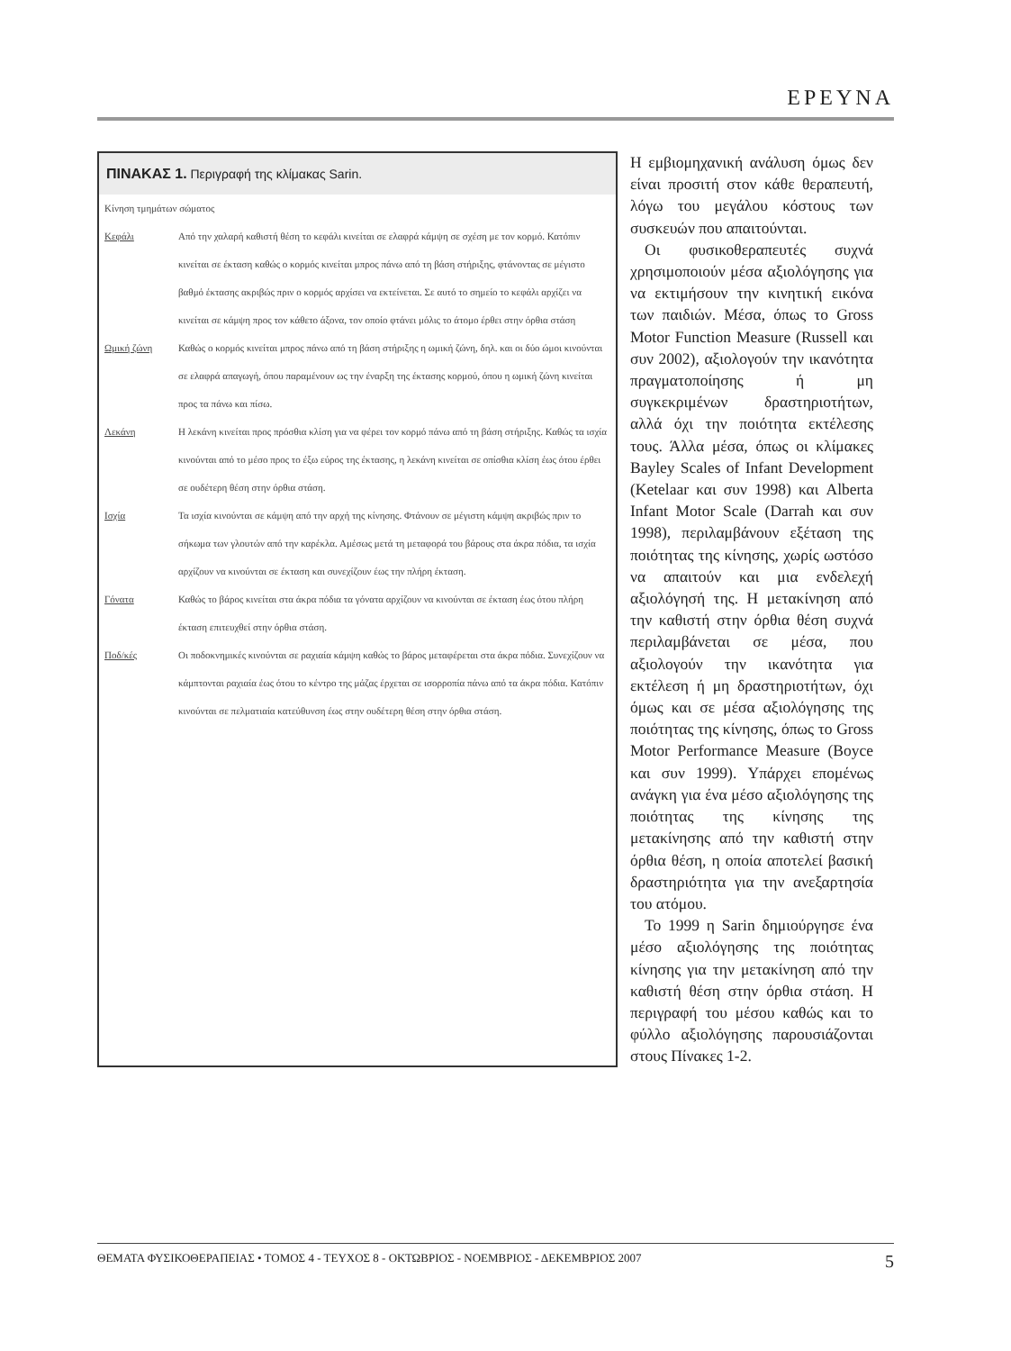ΕΡΕΥΝΑ
ΠΙΝΑΚΑΣ 1. Περιγραφή της κλίμακας Sarin.
| Κίνηση τμημάτων σώματος | |
| Κεφάλι | Από την χαλαρή καθιστή θέση το κεφάλι κινείται σε ελαφρά κάμψη σε σχέση με τον κορμό. Κατόπιν κινείται σε έκταση καθώς ο κορμός κινείται μπρος πάνω από τη βάση στήριξης, φτάνοντας σε μέγιστο βαθμό έκτασης ακριβώς πριν ο κορμός αρχίσει να εκτείνεται. Σε αυτό το σημείο το κεφάλι αρχίζει να κινείται σε κάμψη προς τον κάθετο άξονα, τον οποίο φτάνει μόλις το άτομο έρθει στην όρθια στάση |
| Ωμική ζώνη | Καθώς ο κορμός κινείται μπρος πάνω από τη βάση στήριξης η ωμική ζώνη, δηλ. και οι δύο ώμοι κινούνται σε ελαφρά απαγωγή, όπου παραμένουν ως την έναρξη της έκτασης κορμού, όπου η ωμική ζώνη κινείται προς τα πάνω και πίσω. |
| Λεκάνη | Η λεκάνη κινείται προς πρόσθια κλίση για να φέρει τον κορμό πάνω από τη βάση στήριξης. Καθώς τα ισχία κινούνται από το μέσο προς το έξω εύρος της έκτασης, η λεκάνη κινείται σε οπίσθια κλίση έως ότου έρθει σε ουδέτερη θέση στην όρθια στάση. |
| Ισχία | Τα ισχία κινούνται σε κάμψη από την αρχή της κίνησης. Φτάνουν σε μέγιστη κάμψη ακριβώς πριν το σήκωμα των γλουτών από την καρέκλα. Αμέσως μετά τη μεταφορά του βάρους στα άκρα πόδια, τα ισχία αρχίζουν να κινούνται σε έκταση και συνεχίζουν έως την πλήρη έκταση. |
| Γόνατα | Καθώς το βάρος κινείται στα άκρα πόδια τα γόνατα αρχίζουν να κινούνται σε έκταση έως ότου πλήρη έκταση επιτευχθεί στην όρθια στάση. |
| Ποδ/κές | Οι ποδοκνημικές κινούνται σε ραχιαία κάμψη καθώς το βάρος μεταφέρεται στα άκρα πόδια. Συνεχίζουν να κάμπτονται ραχιαία έως ότου το κέντρο της μάζας έρχεται σε ισορροπία πάνω από τα άκρα πόδια. Κατόπιν κινούνται σε πελματιαία κατεύθυνση έως στην ουδέτερη θέση στην όρθια στάση. |
Η εμβιομηχανική ανάλυση όμως δεν είναι προσιτή στον κάθε θεραπευτή, λόγω του μεγάλου κόστους των συσκευών που απαιτούνται.
Οι φυσικοθεραπευτές συχνά χρησιμοποιούν μέσα αξιολόγησης για να εκτιμήσουν την κινητική εικόνα των παιδιών. Μέσα, όπως το Gross Motor Function Measure (Russell και συν 2002), αξιολογούν την ικανότητα πραγματοποίησης ή μη συγκεκριμένων δραστηριοτήτων, αλλά όχι την ποιότητα εκτέλεσης τους. Άλλα μέσα, όπως οι κλίμακες Bayley Scales of Infant Development (Ketelaar και συν 1998) και Alberta Infant Motor Scale (Darrah και συν 1998), περιλαμβάνουν εξέταση της ποιότητας της κίνησης, χωρίς ωστόσο να απαιτούν και μια ενδελεχή αξιολόγησή της. Η μετακίνηση από την καθιστή στην όρθια θέση συχνά περιλαμβάνεται σε μέσα, που αξιολογούν την ικανότητα για εκτέλεση ή μη δραστηριοτήτων, όχι όμως και σε μέσα αξιολόγησης της ποιότητας της κίνησης, όπως το Gross Motor Performance Measure (Boyce και συν 1999). Υπάρχει επομένως ανάγκη για ένα μέσο αξιολόγησης της ποιότητας της κίνησης της μετακίνησης από την καθιστή στην όρθια θέση, η οποία αποτελεί βασική δραστηριότητα για την ανεξαρτησία του ατόμου.
Το 1999 η Sarin δημιούργησε ένα μέσο αξιολόγησης της ποιότητας κίνησης για την μετακίνηση από την καθιστή θέση στην όρθια στάση. Η περιγραφή του μέσου καθώς και το φύλλο αξιολόγησης παρουσιάζονται στους Πίνακες 1-2.
ΘΕΜΑΤΑ ΦΥΣΙΚΟΘΕΡΑΠΕΙΑΣ • ΤΟΜΟΣ 4 - ΤΕΥΧΟΣ 8 - ΟΚΤΩΒΡΙΟΣ - ΝΟΕΜΒΡΙΟΣ - ΔΕΚΕΜΒΡΙΟΣ 2007 5